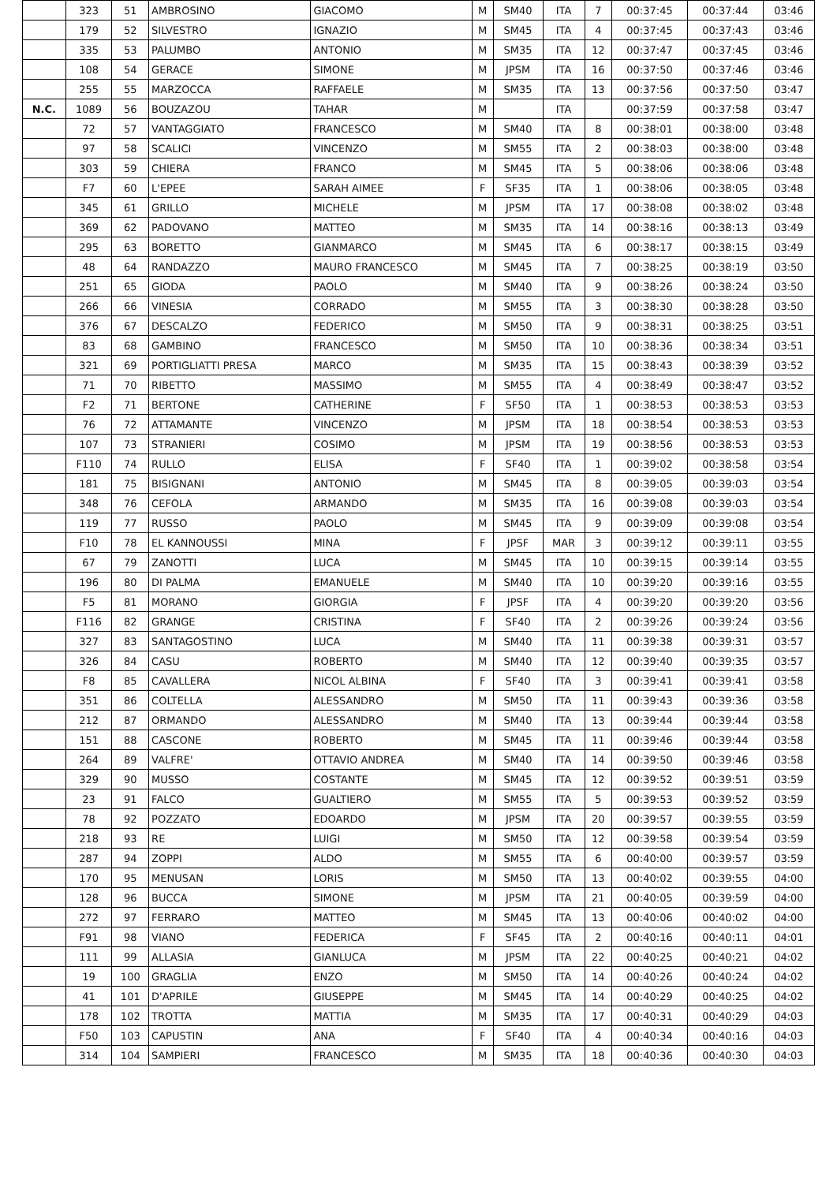| | 323 | 51 | AMBROSINO | GIACOMO | M | SM40 | ITA | 7 | 00:37:45 | 00:37:44 | 03:46 |
| | 179 | 52 | SILVESTRO | IGNAZIO | M | SM45 | ITA | 4 | 00:37:45 | 00:37:43 | 03:46 |
| | 335 | 53 | PALUMBO | ANTONIO | M | SM35 | ITA | 12 | 00:37:47 | 00:37:45 | 03:46 |
| | 108 | 54 | GERACE | SIMONE | M | JPSM | ITA | 16 | 00:37:50 | 00:37:46 | 03:46 |
| | 255 | 55 | MARZOCCA | RAFFAELE | M | SM35 | ITA | 13 | 00:37:56 | 00:37:50 | 03:47 |
| N.C. | 1089 | 56 | BOUZAZOU | TAHAR | M | | ITA | | 00:37:59 | 00:37:58 | 03:47 |
| | 72 | 57 | VANTAGGIATO | FRANCESCO | M | SM40 | ITA | 8 | 00:38:01 | 00:38:00 | 03:48 |
| | 97 | 58 | SCALICI | VINCENZO | M | SM55 | ITA | 2 | 00:38:03 | 00:38:00 | 03:48 |
| | 303 | 59 | CHIERA | FRANCO | M | SM45 | ITA | 5 | 00:38:06 | 00:38:06 | 03:48 |
| | F7 | 60 | L'EPEE | SARAH AIMEE | F | SF35 | ITA | 1 | 00:38:06 | 00:38:05 | 03:48 |
| | 345 | 61 | GRILLO | MICHELE | M | JPSM | ITA | 17 | 00:38:08 | 00:38:02 | 03:48 |
| | 369 | 62 | PADOVANO | MATTEO | M | SM35 | ITA | 14 | 00:38:16 | 00:38:13 | 03:49 |
| | 295 | 63 | BORETTO | GIANMARCO | M | SM45 | ITA | 6 | 00:38:17 | 00:38:15 | 03:49 |
| | 48 | 64 | RANDAZZO | MAURO FRANCESCO | M | SM45 | ITA | 7 | 00:38:25 | 00:38:19 | 03:50 |
| | 251 | 65 | GIODA | PAOLO | M | SM40 | ITA | 9 | 00:38:26 | 00:38:24 | 03:50 |
| | 266 | 66 | VINESIA | CORRADO | M | SM55 | ITA | 3 | 00:38:30 | 00:38:28 | 03:50 |
| | 376 | 67 | DESCALZO | FEDERICO | M | SM50 | ITA | 9 | 00:38:31 | 00:38:25 | 03:51 |
| | 83 | 68 | GAMBINO | FRANCESCO | M | SM50 | ITA | 10 | 00:38:36 | 00:38:34 | 03:51 |
| | 321 | 69 | PORTIGLIATTI PRESA | MARCO | M | SM35 | ITA | 15 | 00:38:43 | 00:38:39 | 03:52 |
| | 71 | 70 | RIBETTO | MASSIMO | M | SM55 | ITA | 4 | 00:38:49 | 00:38:47 | 03:52 |
| | F2 | 71 | BERTONE | CATHERINE | F | SF50 | ITA | 1 | 00:38:53 | 00:38:53 | 03:53 |
| | 76 | 72 | ATTAMANTE | VINCENZO | M | JPSM | ITA | 18 | 00:38:54 | 00:38:53 | 03:53 |
| | 107 | 73 | STRANIERI | COSIMO | M | JPSM | ITA | 19 | 00:38:56 | 00:38:53 | 03:53 |
| | F110 | 74 | RULLO | ELISA | F | SF40 | ITA | 1 | 00:39:02 | 00:38:58 | 03:54 |
| | 181 | 75 | BISIGNANI | ANTONIO | M | SM45 | ITA | 8 | 00:39:05 | 00:39:03 | 03:54 |
| | 348 | 76 | CEFOLA | ARMANDO | M | SM35 | ITA | 16 | 00:39:08 | 00:39:03 | 03:54 |
| | 119 | 77 | RUSSO | PAOLO | M | SM45 | ITA | 9 | 00:39:09 | 00:39:08 | 03:54 |
| | F10 | 78 | EL KANNOUSSI | MINA | F | JPSF | MAR | 3 | 00:39:12 | 00:39:11 | 03:55 |
| | 67 | 79 | ZANOTTI | LUCA | M | SM45 | ITA | 10 | 00:39:15 | 00:39:14 | 03:55 |
| | 196 | 80 | DI PALMA | EMANUELE | M | SM40 | ITA | 10 | 00:39:20 | 00:39:16 | 03:55 |
| | F5 | 81 | MORANO | GIORGIA | F | JPSF | ITA | 4 | 00:39:20 | 00:39:20 | 03:56 |
| | F116 | 82 | GRANGE | CRISTINA | F | SF40 | ITA | 2 | 00:39:26 | 00:39:24 | 03:56 |
| | 327 | 83 | SANTAGOSTINO | LUCA | M | SM40 | ITA | 11 | 00:39:38 | 00:39:31 | 03:57 |
| | 326 | 84 | CASU | ROBERTO | M | SM40 | ITA | 12 | 00:39:40 | 00:39:35 | 03:57 |
| | F8 | 85 | CAVALLERA | NICOL ALBINA | F | SF40 | ITA | 3 | 00:39:41 | 00:39:41 | 03:58 |
| | 351 | 86 | COLTELLA | ALESSANDRO | M | SM50 | ITA | 11 | 00:39:43 | 00:39:36 | 03:58 |
| | 212 | 87 | ORMANDO | ALESSANDRO | M | SM40 | ITA | 13 | 00:39:44 | 00:39:44 | 03:58 |
| | 151 | 88 | CASCONE | ROBERTO | M | SM45 | ITA | 11 | 00:39:46 | 00:39:44 | 03:58 |
| | 264 | 89 | VALFRE' | OTTAVIO ANDREA | M | SM40 | ITA | 14 | 00:39:50 | 00:39:46 | 03:58 |
| | 329 | 90 | MUSSO | COSTANTE | M | SM45 | ITA | 12 | 00:39:52 | 00:39:51 | 03:59 |
| | 23 | 91 | FALCO | GUALTIERO | M | SM55 | ITA | 5 | 00:39:53 | 00:39:52 | 03:59 |
| | 78 | 92 | POZZATO | EDOARDO | M | JPSM | ITA | 20 | 00:39:57 | 00:39:55 | 03:59 |
| | 218 | 93 | RE | LUIGI | M | SM50 | ITA | 12 | 00:39:58 | 00:39:54 | 03:59 |
| | 287 | 94 | ZOPPI | ALDO | M | SM55 | ITA | 6 | 00:40:00 | 00:39:57 | 03:59 |
| | 170 | 95 | MENUSAN | LORIS | M | SM50 | ITA | 13 | 00:40:02 | 00:39:55 | 04:00 |
| | 128 | 96 | BUCCA | SIMONE | M | JPSM | ITA | 21 | 00:40:05 | 00:39:59 | 04:00 |
| | 272 | 97 | FERRARO | MATTEO | M | SM45 | ITA | 13 | 00:40:06 | 00:40:02 | 04:00 |
| | F91 | 98 | VIANO | FEDERICA | F | SF45 | ITA | 2 | 00:40:16 | 00:40:11 | 04:01 |
| | 111 | 99 | ALLASIA | GIANLUCA | M | JPSM | ITA | 22 | 00:40:25 | 00:40:21 | 04:02 |
| | 19 | 100 | GRAGLIA | ENZO | M | SM50 | ITA | 14 | 00:40:26 | 00:40:24 | 04:02 |
| | 41 | 101 | D'APRILE | GIUSEPPE | M | SM45 | ITA | 14 | 00:40:29 | 00:40:25 | 04:02 |
| | 178 | 102 | TROTTA | MATTIA | M | SM35 | ITA | 17 | 00:40:31 | 00:40:29 | 04:03 |
| | F50 | 103 | CAPUSTIN | ANA | F | SF40 | ITA | 4 | 00:40:34 | 00:40:16 | 04:03 |
| | 314 | 104 | SAMPIERI | FRANCESCO | M | SM35 | ITA | 18 | 00:40:36 | 00:40:30 | 04:03 |